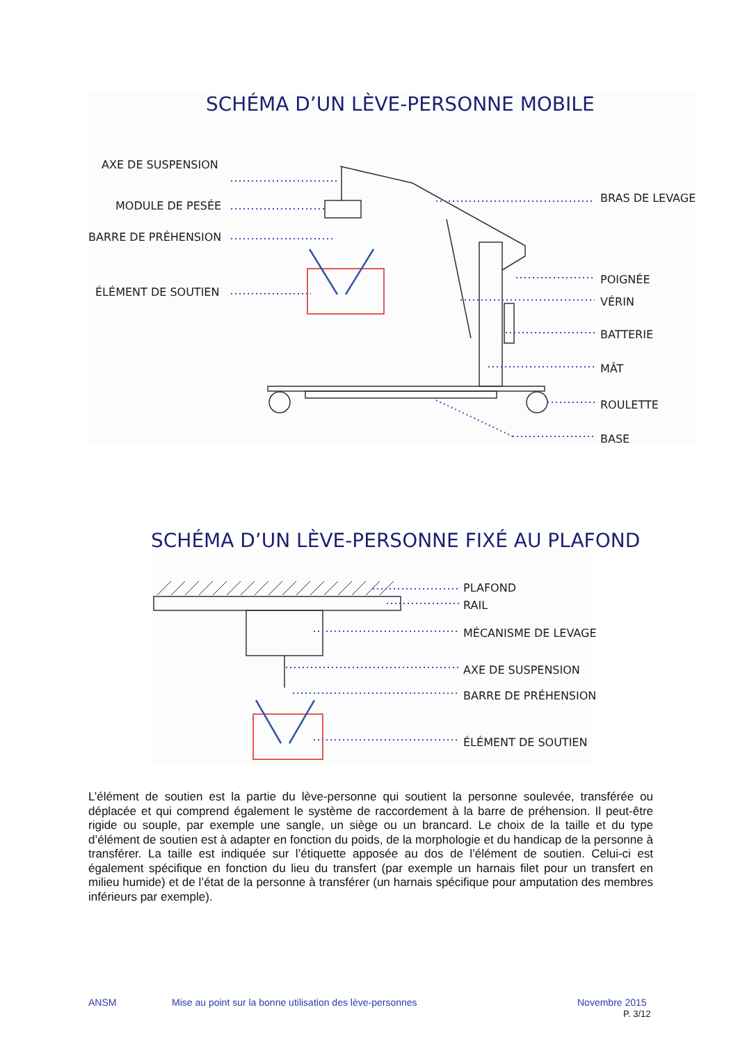SCHÉMA D’UN LÈVE-PERSONNE MOBILE
AXE DE SUSPENSION
MODULE DE PESÉE
BARRE DE PRÉHENSION
ÉLÉMENT DE SOUTIEN
BRAS DE LEVAGE
POIGNÉE
VÉRIN
BATTERIE
MÂT
ROULETTE
BASE
SCHÉMA D’UN LÈVE-PERSONNE FIXÉ AU PLAFOND
PLAFOND
RAIL
MÉCANISME DE LEVAGE
AXE DE SUSPENSION
BARRE DE PRÉHENSION
ÉLÉMENT DE SOUTIEN
L’élément de soutien est la partie du lève-personne qui soutient la personne soulevée, transférée ou déplacée et qui comprend également le système de raccordement à la barre de préhension. Il peut-être rigide ou souple, par exemple une sangle, un siège ou un brancard. Le choix de la taille et du type d’élément de soutien est à adapter en fonction du poids, de la morphologie et du handicap de la personne à transférer. La taille est indiquée sur l’étiquette apposée au dos de l’élément de soutien. Celui-ci est également spécifique en fonction du lieu du transfert (par exemple un harnais filet pour un transfert en milieu humide) et de l’état de la personne à transférer (un harnais spécifique pour amputation des membres inférieurs par exemple).
ANSM
Mise au point sur la bonne utilisation des lève-personnes
Novembre 2015
P. 3/12